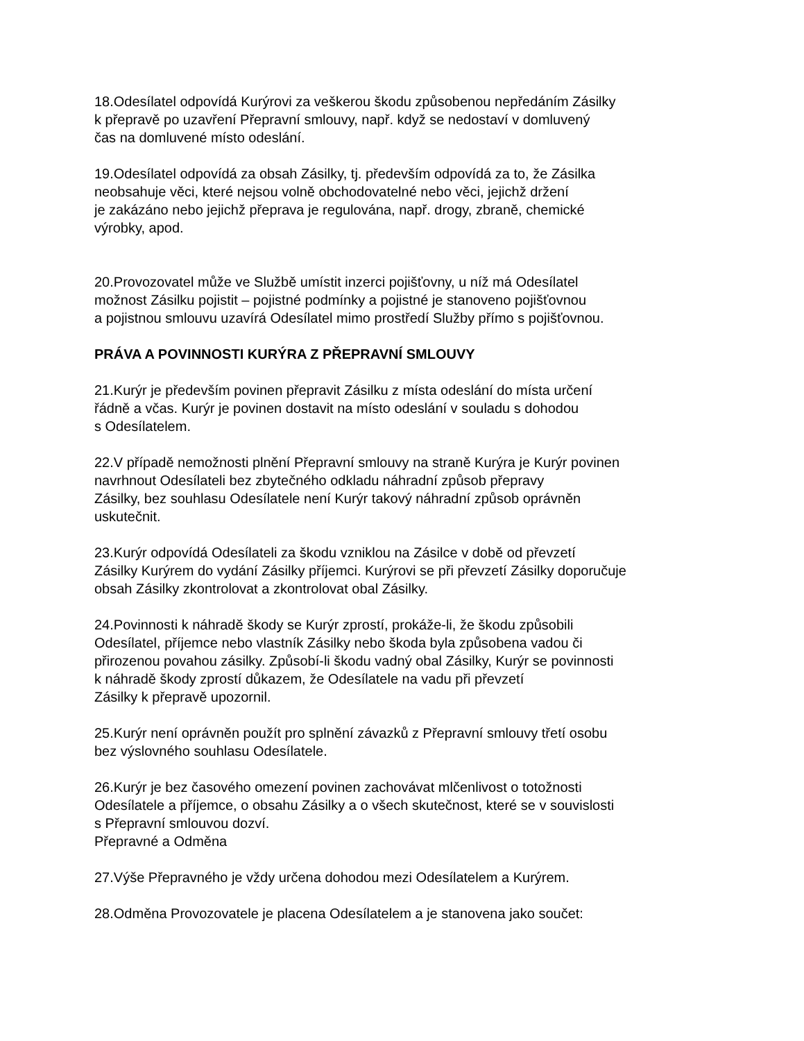18.Odesílatel odpovídá Kurýrovi za veškerou škodu způsobenou nepředáním Zásilky
k přepravě po uzavření Přepravní smlouvy, např. když se nedostaví v domluvený
čas na domluvené místo odeslání.
19.Odesílatel odpovídá za obsah Zásilky, tj. především odpovídá za to, že Zásilka
neobsahuje věci, které nejsou volně obchodovatelné nebo věci, jejichž držení
je zakázáno nebo jejichž přeprava je regulována, např. drogy, zbraně, chemické
výrobky, apod.
20.Provozovatel může ve Službě umístit inzerci pojišťovny, u níž má Odesílatel
možnost Zásilku pojistit – pojistné podmínky a pojistné je stanoveno pojišťovnou
a pojistnou smlouvu uzavírá Odesílatel mimo prostředí Služby přímo s pojišťovnou.
PRÁVA A POVINNOSTI KURÝRA Z PŘEPRAVNÍ SMLOUVY
21.Kurýr je především povinen přepravit Zásilku z místa odeslání do místa určení
řádně a včas. Kurýr je povinen dostavit na místo odeslání v souladu s dohodou
s Odesílatelem.
22.V případě nemožnosti plnění Přepravní smlouvy na straně Kurýra je Kurýr povinen
navrhnout Odesílateli bez zbytečného odkladu náhradní způsob přepravy
Zásilky, bez souhlasu Odesílatele není Kurýr takový náhradní způsob oprávněn
uskutečnit.
23.Kurýr odpovídá Odesílateli za škodu vzniklou na Zásilce v době od převzetí
Zásilky Kurýrem do vydání Zásilky příjemci. Kurýrovi se při převzetí Zásilky doporučuje
obsah Zásilky zkontrolovat a zkontrolovat obal Zásilky.
24.Povinnosti k náhradě škody se Kurýr zprostí, prokáže-li, že škodu způsobili
Odesílatel, příjemce nebo vlastník Zásilky nebo škoda byla způsobena vadou či
přirozenou povahou zásilky. Způsobí-li škodu vadný obal Zásilky, Kurýr se povinnosti
k náhradě škody zprostí důkazem, že Odesílatele na vadu při převzetí
Zásilky k přepravě upozornil.
25.Kurýr není oprávněn použít pro splnění závazků z Přepravní smlouvy třetí osobu
bez výslovného souhlasu Odesílatele.
26.Kurýr je bez časového omezení povinen zachovávat mlčenlivost o totožnosti
Odesílatele a příjemce, o obsahu Zásilky a o všech skutečnost, které se v souvislosti
s Přepravní smlouvou dozví.
Přepravné a Odměna
27.Výše Přepravného je vždy určena dohodou mezi Odesílatelem a Kurýrem.
28.Odměna Provozovatele je placena Odesílatelem a je stanovena jako součet: